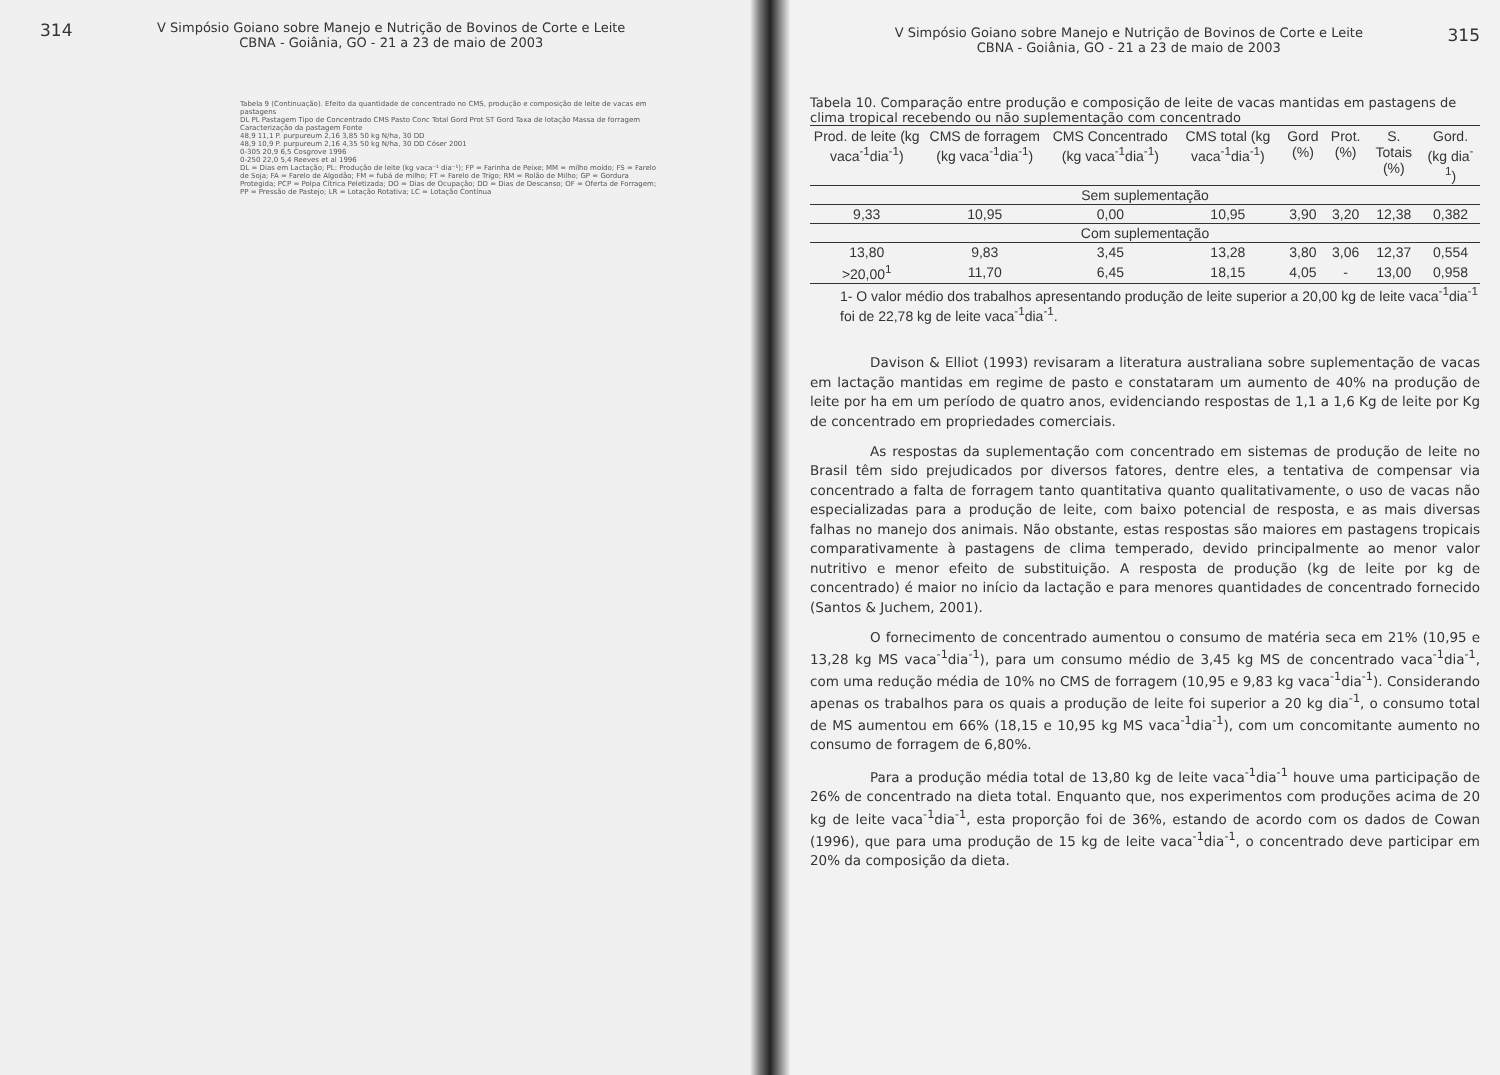314
V Simpósio Goiano sobre Manejo e Nutrição de Bovinos de Corte e Leite
CBNA - Goiânia, GO - 21 a 23 de maio de 2003
Tabela 9 (Continuação). Efeito da quantidade de concentrado no CMS, produção e composição de leite de vacas em pastagens
DL PL Pastagem Tipo de Concentrado CMS Pasto Conc Total Gord Prot ST Gord Taxa de lotação Massa de forragem Caracterização da pastagem Fonte
48,9 11,1 P. purpureum 2,16 3,85 50 kg N/ha, 30 DD
48,9 10,9 P. purpureum 2,16 4,35 50 kg N/ha, 30 DD Cóser 2001
0-305 20,9 6,5 Cosgrove 1996
0-250 22,0 5,4 Reeves et al 1996
DL = Dias em Lactação; PL: Produção de leite (kg vaca⁻¹ dia⁻¹); FP = Farinha de Peixe; MM = milho moído; FS = Farelo de Soja; FA = Farelo de Algodão; FM = fubá de milho; FT = Farelo de Trigo; RM = Rolão de Milho; GP = Gordura Protegida; PCP = Polpa Cítrica Peletizada; DO = Dias de Ocupação; DD = Dias de Descanso; OF = Oferta de Forragem; PP = Pressão de Pastejo; LR = Lotação Rotativa; LC = Lotação Contínua
V Simpósio Goiano sobre Manejo e Nutrição de Bovinos de Corte e Leite
CBNA - Goiânia, GO - 21 a 23 de maio de 2003
315
Tabela 10. Comparação entre produção e composição de leite de vacas mantidas em pastagens de clima tropical recebendo ou não suplementação com concentrado
| Prod. de leite (kg vaca<sup>-1</sup>dia<sup>-1</sup>) | CMS de forragem (kg vaca<sup>-1</sup>dia<sup>-1</sup>) | CMS Concentrado (kg vaca<sup>-1</sup>dia<sup>-1</sup>) | CMS total (kg vaca<sup>-1</sup>dia<sup>-1</sup>) | Gord (%) | Prot. (%) | S. Totais (%) | Gord. (kg dia<sup>-1</sup>) |
| --- | --- | --- | --- | --- | --- | --- | --- |
| Sem suplementação | | | | | | | |
| 9,33 | 10,95 | 0,00 | 10,95 | 3,90 | 3,20 | 12,38 | 0,382 |
| Com suplementação | | | | | | | |
| 13,80 | 9,83 | 3,45 | 13,28 | 3,80 | 3,06 | 12,37 | 0,554 |
| >20,00<sup>1</sup> | 11,70 | 6,45 | 18,15 | 4,05 | - | 13,00 | 0,958 |
1- O valor médio dos trabalhos apresentando produção de leite superior a 20,00 kg de leite vaca<sup>-1</sup>dia<sup>-1</sup> foi de 22,78 kg de leite vaca<sup>-1</sup>dia<sup>-1</sup>.
Davison & Elliot (1993) revisaram a literatura australiana sobre suplementação de vacas em lactação mantidas em regime de pasto e constataram um aumento de 40% na produção de leite por ha em um período de quatro anos, evidenciando respostas de 1,1 a 1,6 Kg de leite por Kg de concentrado em propriedades comerciais.
As respostas da suplementação com concentrado em sistemas de produção de leite no Brasil têm sido prejudicados por diversos fatores, dentre eles, a tentativa de compensar via concentrado a falta de forragem tanto quantitativa quanto qualitativamente, o uso de vacas não especializadas para a produção de leite, com baixo potencial de resposta, e as mais diversas falhas no manejo dos animais. Não obstante, estas respostas são maiores em pastagens tropicais comparativamente à pastagens de clima temperado, devido principalmente ao menor valor nutritivo e menor efeito de substituição. A resposta de produção (kg de leite por kg de concentrado) é maior no início da lactação e para menores quantidades de concentrado fornecido (Santos & Juchem, 2001).
O fornecimento de concentrado aumentou o consumo de matéria seca em 21% (10,95 e 13,28 kg MS vaca<sup>-1</sup>dia<sup>-1</sup>), para um consumo médio de 3,45 kg MS de concentrado vaca<sup>-1</sup>dia<sup>-1</sup>, com uma redução média de 10% no CMS de forragem (10,95 e 9,83 kg vaca<sup>-1</sup>dia<sup>-1</sup>). Considerando apenas os trabalhos para os quais a produção de leite foi superior a 20 kg dia<sup>-1</sup>, o consumo total de MS aumentou em 66% (18,15 e 10,95 kg MS vaca<sup>-1</sup>dia<sup>-1</sup>), com um concomitante aumento no consumo de forragem de 6,80%.
Para a produção média total de 13,80 kg de leite vaca<sup>-1</sup>dia<sup>-1</sup> houve uma participação de 26% de concentrado na dieta total. Enquanto que, nos experimentos com produções acima de 20 kg de leite vaca<sup>-1</sup>dia<sup>-1</sup>, esta proporção foi de 36%, estando de acordo com os dados de Cowan (1996), que para uma produção de 15 kg de leite vaca<sup>-1</sup>dia<sup>-1</sup>, o concentrado deve participar em 20% da composição da dieta.